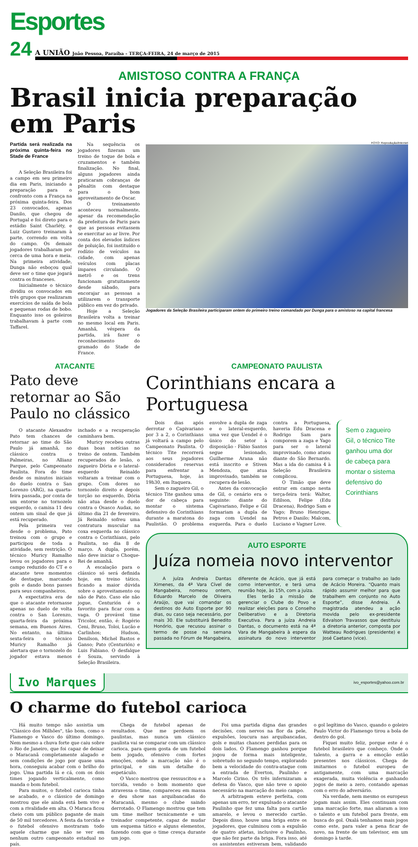Esportes
24
A UNIÃO João Pessoa, Paraíba - TERÇA-FEIRA, 24 de março de 2015
AMISTOSO CONTRA A FRANÇA
Brasil inicia preparação em Paris
Partida será realizada na próxima quinta-feira no Stade de France
A Seleção Brasileira foi a campo em seu primeiro dia em Paris, iniciando a preparação para o confronto com a França na próxima quinta-feira. Dos 23 convocados, apenas Danilo, que chegou de Portugal e foi direto para o estádio Saint Charléty, e Luiz Gustavo treinaram à parte, correndo em volta do campo. Os demais jogadores trabalharam por cerca de uma hora e meia. Na primeira atividade, Dunga não esboçou qual deve ser o time que jogará contra os franceses.
Inicialmente o técnico dividiu os convocados em três grupos que realizaram exercícios de saída de bola e pequenas rodas de bobo. Enquanto isso os goleiros trabalhavam à parte com Taffarel.
Na sequência os jogadores fizeram um treino de toque de bola e cruzamentos e também finalização. No final, alguns jogadores ainda praticaram cobranças de pênaltis com destaque para o bom aproveitamento de Oscar.
O treinamento aconteceu normalmente, apesar da recomendação da prefeitura de Paris para que as pessoas evitassem se exercitar ao ar livre. Por conta dos elevados índices de poluição, foi instituído o rodízio de veículos na cidade, com apenas veículos com placas ímpares circulando. O metrô e os trens funcionam gratuitamente desde sábado, para encorajar as pessoas a utilizarem o transporte público em vez do privado.
Hoje a Seleção Brasileira volta a treinar no mesmo local em Paris. Amanhã, véspera da partida, irá fazer o reconhecimento do gramado do Stade de France.
FOTO: Reprodução/Internet
Jogadores da Seleção Brasileira participaram ontem do primeiro treino comandado por Dunga para o amistoso na capital francesa
ATACANTE
Pato deve retornar ao São Paulo no clássico
O atacante Alexandre Pato tem chances de retornar ao time do São Paulo já amanhã, no clássico contra o Palmeiras, no Allianz Parque, pelo Campeonato Paulista. Fora do time desde os minutos iniciais do duelo contra o San Lorenzo (ARG), na quarta-feira passada, por conta de um entorse no tornozelo esquerdo, o camisa 11 deu ontem um sinal de que já está recuperado.
Pela primeira vez desde o problema, Pato treinou com o grupo e participou de toda a atividade, sem restrição. O técnico Muricy Ramalho levou os jogadores para o campo reduzido do CT e o atacante teve momentos de destaque, marcando gols e dando bons passes para seus companheiros.
A expectativa era de que o atacante retornasse apenas no duelo de volta contra o San Lorenzo, quarta-feira da próxima semana, em Buenos Aires. No entanto, na última sexta-feira o técnico Muricy Ramalho já alertara que o tornozelo do jogador estava menos inchado e a recuperação caminhava bem.
Muricy recebeu outras duas boas notícias no treino de ontem. Também recuperados de lesão, o zagueiro Dória e o lateral-esquerdo Reinaldo voltaram a treinar com o grupo. Com dores no tornozelo direito e depois torção no esquerdo, Dória não atua desde o duelo contra o Osasco Audax, no último dia 21 de fevereiro. Já Reinaldo sofreu uma contratura muscular na coxa esquerda no clássico contra o Corinthians, pelo Paulista, no dia 8 de março. A dupla, porém, não deve iniciar o Choque-Rei de amanhã.
A escalação para o clássico só será definida hoje, em treino tático, ficando a maior dúvida sobre o aproveitamento ou não de Pato. Caso ele não jogue, Centurión é o favorito para ficar com a vaga. O provável time Tricolor, então, é: Rogério Ceni, Bruno, Toloi, Lucão e Carlinhos; Hudson, Denilson, Michel Bastos e Ganso; Pato (Centurión) e Luis Fabiano. O desfalque é Souza, servindo à Seleção Brasileira.
CAMPEONATO PAULISTA
Corinthians encara a Portuguesa
Dois dias após derrotar o Capivariano por 3 a 2, o Corinthians já voltará a campo pelo Campeonato Paulista. O técnico Tite recorrerá aos seus jogadores considerados reservas para enfrentar a Portuguesa, hoje, às 19h30, em Itaquera.
Sem o zagueiro Gil, o técnico Tite ganhou uma dor de cabeça para montar o sistema defensivo do Corinthians durante a maratona do Paulistão. O problema envolve a dupla de zaga e o lateral-esquerdo, uma vez que Uendel é o único do setor à disposição - Fábio Santos segue lesionado, Guilherme Arana não está inscrito e Stiven Mendoza, que atua improvisado, também se recupera de lesão.
Antes da convocação de Gil, o cenário era o seguinte: diante do Capivariano, Felipe e Gil formariam a dupla de zaga com Uendel na esquerda. Para o duelo contra a Portuguesa, haveria Edu Dracena e Rodrigo Sam para comporem a zaga e Yago para ser o lateral improvisado, como atuou diante do São Bernardo. Mas a ida do camisa 4 à Seleção Brasileira complicou.
O Timão que deve entrar em campo nesta terça-feira terá: Walter, Edilson, Felipe (Edu Dracena), Rodrigo Sam e Yago; Bruno Henrique, Petros e Danilo; Malcom, Luciano e Vagner Love.
Sem o zagueiro Gil, o técnico Tite ganhou uma dor de cabeça para montar o sistema defensivo do Corinthians
AUTO ESPORTE
Juíza nomeia novo interventor
A juíza Andreia Dantas Ximenes, da 4ª Vara Cível de Mangabeira, nomeou ontem, Eduardo Marcelo de Oliveira Araújo, que vai comandar os destinos do Auto Esporte por 90 dias, ou caso seja necessário, por mais 30. Ele substituirá Benedito Honório, que recusou assinar o termo de posse na semana passada no Fórum de Mangabeira, diferente de Acácio, que já está como interventor, e terá uma reunião hoje, às 15h, com a juíza.
Eles terão a missão de gerenciar o Clube do Povo e realizar eleições para o Conselho Deliberativo e a Diretoria Executiva. Para a juíza Andreia Dantas, o documento está na 4ª Vara de Mangabeira à espera da assinatura do novo interventor para começar o trabalho ao lado de Acácio Moreira. “Quanto mais rápido assumir melhor para que trabalhem em conjunto no Auto Esporte”, disse Andreia. A magistrada atendeu a ação movida pelo ex-presidente Edvalson Travassos que destituiu a diretoria anterior, composta por Watteau Rodrigues (presidente) e José Caetano (vice).
Ivo Marques
ivo_esportes@yahoo.com.br
O charme do futebol carioca
Há muito tempo não assistia um "Clássico dos Milhões", tão bom, como o Flamengo e Vasco do último domingo. Nem mesmo a chuva forte que caiu sobre o Rio de Janeiro, que foi capaz de deixar o Maracanã completamente alagado e sem condições de jogo por quase uma hora, conseguiu acabar com o brilho do jogo. Uma partida lá e cá, com os dois times jogando verticalmente, como manda o bom futebol.
Para muitos, o futebol carioca tinha se acabado, e o clássico de domingo mostrou que ele ainda está bem vivo e com a rivalidade em alta. O Maraca ficou cheio com um público pagante de mais de 50 mil torcedores. A festa da torcida e o futebol ofensivo mostraram todo aquele charme que não se ver em nenhum outro campeonato estadual no país.
Chega de futebol apenas de resultados. Que me perdoem os paulistas, mas nunca um clássico paulista vai se comparar com um clássico carioca, para quem gosta de um futebol bem jogado, ofensivo com fortes emoções, onde a marcação não é o principal, e sim um detalhe do espetáculo.
O Vasco mostrou que ressuscitou e a torcida, vendo o bom momento que atravessa o time, compareceu em massa e deu show nas arquibancadas do Maracanã, mesmo o clube saindo derrotado. O Flamengo mostrou que tem um time melhor tecnicamente e um treinador competente, capaz de mudar um esquema tático e alguns elementos, fazendo com que o time cresça durante um jogo.
Foi uma partida digna das grandes decisões, com nervos na flor da pele, expulsões, loucura nas arquibancadas, gols e muitas chances perdidas para os dois lados. O Flamengo ganhou porque jogou de forma mais inteligente, sobretudo no segundo tempo, explorando bem a velocidade do contra-ataque com a entrada de Everton, Paulinho e Marcelo Cirino. Os três infernizaram a defesa do Vasco, que não teve o apoio necessário na marcação do meio campo.
A arbitragem esteve perfeita, com apenas um erro, ter expulsado o atacante Paulinho que fez uma falta para cartão amarelo, e levou o merecido cartão. Depois disso, houve uma briga entre os jogadores, que culminou com a expulsão de quatro atletas, inclusive o Paulinho, que não fez parte da briga. Fora isso, até os assistentes estiveram bem, validando o gol legítimo do Vasco, quando o goleiro Paulo Victor do Flamengo tirou a bola de dentro do gol.
Fiquei muito feliz, porque este é o futebol brasileiro que conheço. Onde o talento, a garra e a emoção estão presentes nos clássicos. Chega de imitarmos o futebol europeu de antigamente, com uma marcação exagerada, muita violência e ganhando jogos de meio a zero, contando apenas com o erro do adversário.
Na verdade, nem mesmo os europeus jogam mais assim. Eles continuam com uma marcação forte, mas aliaram a isso o talento e um futebol para frente, em busca do gol. Oxalá tenhamos mais jogos como este, para valer a pena ficar de novo, na frente de um televisor, em um domingo à tarde.